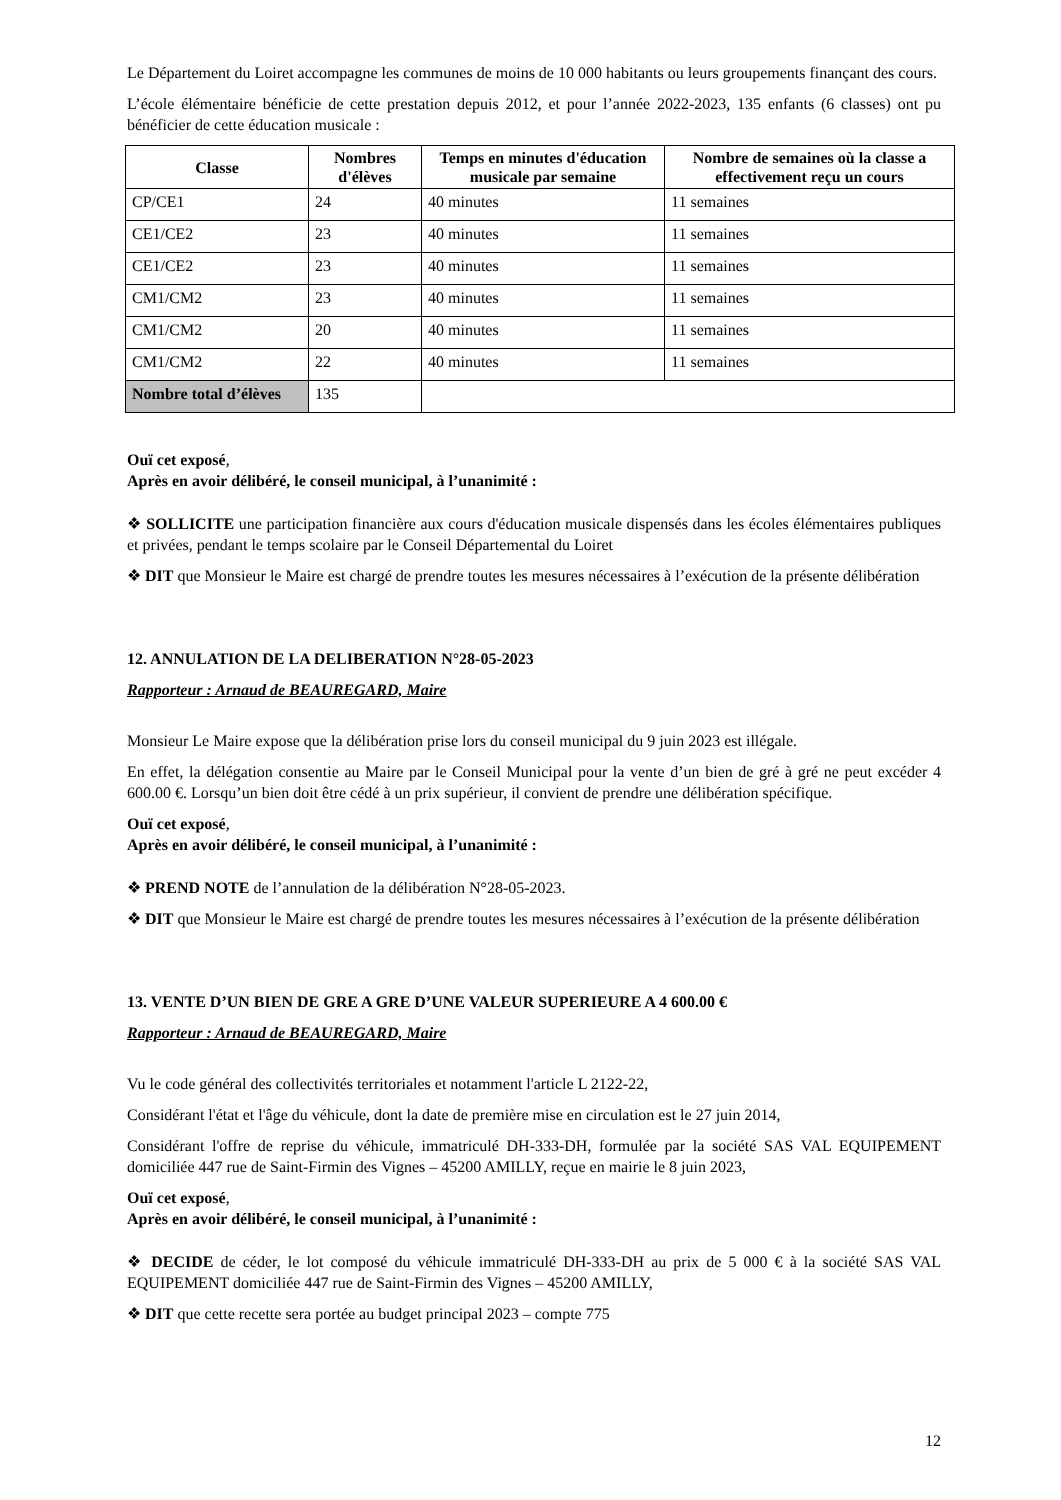Le Département du Loiret accompagne les communes de moins de 10 000 habitants ou leurs groupements finançant des cours.
L’école élémentaire bénéficie de cette prestation depuis 2012, et pour l’année 2022-2023, 135 enfants (6 classes) ont pu bénéficier de cette éducation musicale :
| Classe | Nombres d'élèves | Temps en minutes d'éducation musicale par semaine | Nombre de semaines où la classe a effectivement reçu un cours |
| --- | --- | --- | --- |
| CP/CE1 | 24 | 40 minutes | 11 semaines |
| CE1/CE2 | 23 | 40 minutes | 11 semaines |
| CE1/CE2 | 23 | 40 minutes | 11 semaines |
| CM1/CM2 | 23 | 40 minutes | 11 semaines |
| CM1/CM2 | 20 | 40 minutes | 11 semaines |
| CM1/CM2 | 22 | 40 minutes | 11 semaines |
| Nombre total d’élèves | 135 | | |
Ouï cet exposé,
Après en avoir délibéré, le conseil municipal, à l’unanimité :
❖ SOLLICITE une participation financière aux cours d'éducation musicale dispensés dans les écoles élémentaires publiques et privées, pendant le temps scolaire par le Conseil Départemental du Loiret
❖ DIT que Monsieur le Maire est chargé de prendre toutes les mesures nécessaires à l’exécution de la présente délibération
12. ANNULATION DE LA DELIBERATION N°28-05-2023
Rapporteur : Arnaud de BEAUREGARD, Maire
Monsieur Le Maire expose que la délibération prise lors du conseil municipal du 9 juin 2023 est illégale.
En effet, la délégation consentie au Maire par le Conseil Municipal pour la vente d’un bien de gré à gré ne peut excéder 4 600.00 €. Lorsqu’un bien doit être cédé à un prix supérieur, il convient de prendre une délibération spécifique.
Ouï cet exposé,
Après en avoir délibéré, le conseil municipal, à l’unanimité :
❖ PREND NOTE de l’annulation de la délibération N°28-05-2023.
❖ DIT que Monsieur le Maire est chargé de prendre toutes les mesures nécessaires à l’exécution de la présente délibération
13. VENTE D’UN BIEN DE GRE A GRE D’UNE VALEUR SUPERIEURE A 4 600.00 €
Rapporteur : Arnaud de BEAUREGARD, Maire
Vu le code général des collectivités territoriales et notamment l'article L 2122-22,
Considérant l'état et l'âge du véhicule, dont la date de première mise en circulation est le 27 juin 2014,
Considérant l'offre de reprise du véhicule, immatriculé DH-333-DH, formulée par la société SAS VAL EQUIPEMENT domiciliée 447 rue de Saint-Firmin des Vignes – 45200 AMILLY, reçue en mairie le 8 juin 2023,
Ouï cet exposé,
Après en avoir délibéré, le conseil municipal, à l’unanimité :
❖ DECIDE de céder, le lot composé du véhicule immatriculé DH-333-DH au prix de 5 000 € à la société SAS VAL EQUIPEMENT domiciliée 447 rue de Saint-Firmin des Vignes – 45200 AMILLY,
❖ DIT que cette recette sera portée au budget principal 2023 – compte 775
12